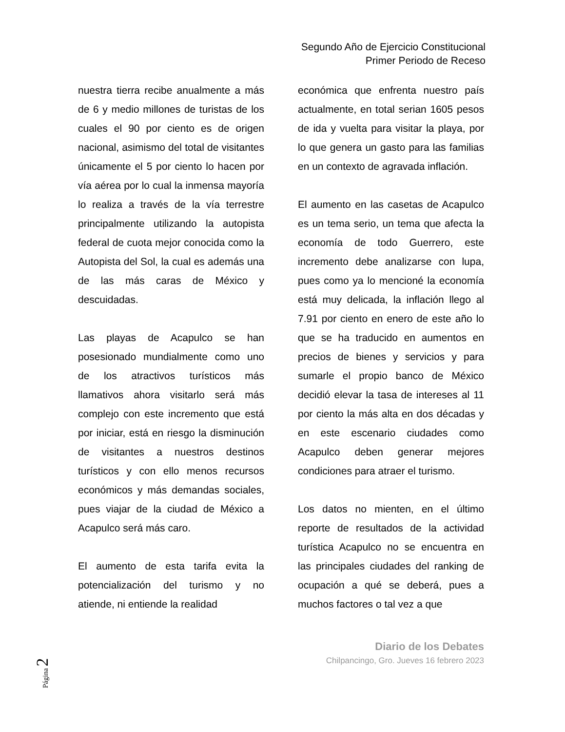Segundo Año de Ejercicio Constitucional
Primer Periodo de Receso
nuestra tierra recibe anualmente a más de 6 y medio millones de turistas de los cuales el 90 por ciento es de origen nacional, asimismo del total de visitantes únicamente el 5 por ciento lo hacen por vía aérea por lo cual la inmensa mayoría lo realiza a través de la vía terrestre principalmente utilizando la autopista federal de cuota mejor conocida como la Autopista del Sol, la cual es además una de las más caras de México y descuidadas.
Las playas de Acapulco se han posesionado mundialmente como uno de los atractivos turísticos más llamativos ahora visitarlo será más complejo con este incremento que está por iniciar, está en riesgo la disminución de visitantes a nuestros destinos turísticos y con ello menos recursos económicos y más demandas sociales, pues viajar de la ciudad de México a Acapulco será más caro.
El aumento de esta tarifa evita la potencialización del turismo y no atiende, ni entiende la realidad
económica que enfrenta nuestro país actualmente, en total serian 1605 pesos de ida y vuelta para visitar la playa, por lo que genera un gasto para las familias en un contexto de agravada inflación.
El aumento en las casetas de Acapulco es un tema serio, un tema que afecta la economía de todo Guerrero, este incremento debe analizarse con lupa, pues como ya lo mencioné la economía está muy delicada, la inflación llego al 7.91 por ciento en enero de este año lo que se ha traducido en aumentos en precios de bienes y servicios y para sumarle el propio banco de México decidió elevar la tasa de intereses al 11 por ciento la más alta en dos décadas y en este escenario ciudades como Acapulco deben generar mejores condiciones para atraer el turismo.
Los datos no mienten, en el último reporte de resultados de la actividad turística Acapulco no se encuentra en las principales ciudades del ranking de ocupación a qué se deberá, pues a muchos factores o tal vez a que
Página 2
Diario de los Debates
Chilpancingo, Gro. Jueves 16 febrero 2023